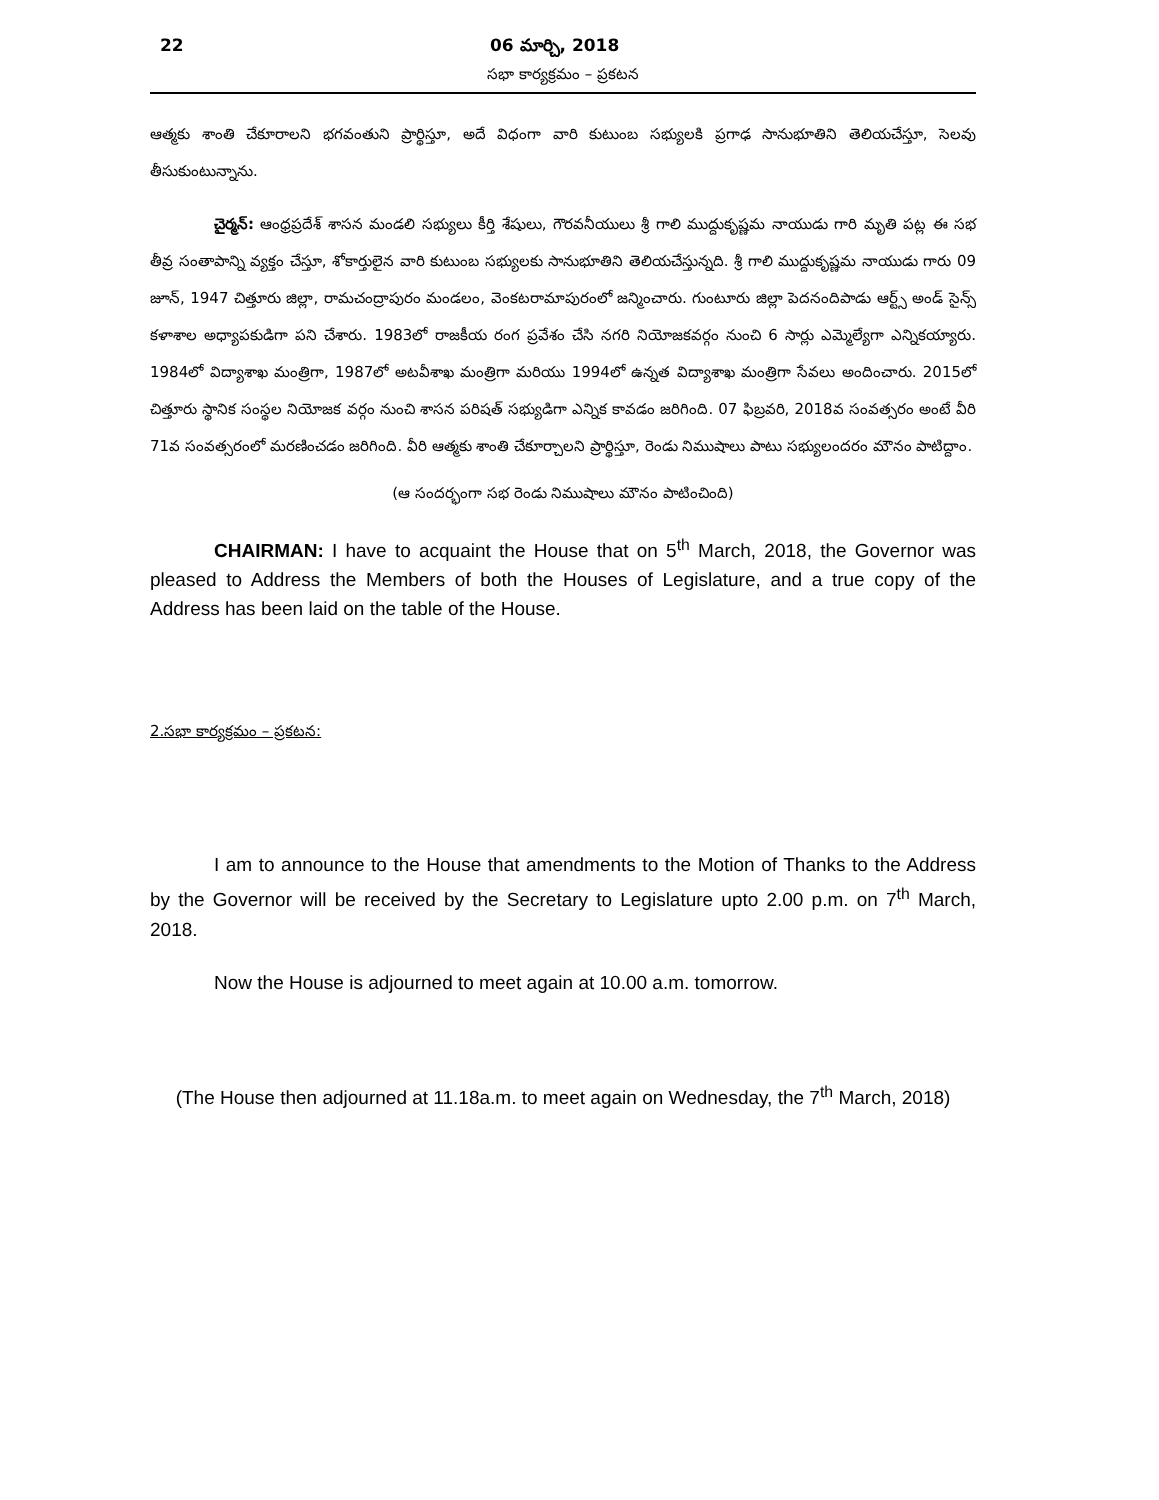22 06 మార్చి, 2018
సభా కార్యక్రమం – ప్రకటన
ఆత్మకు శాంతి చేకూరాలని భగవంతుని ప్రార్థిస్తూ, అదే విధంగా వారి కుటుంబ సభ్యులకి ప్రగాఢ సానుభూతిని తెలియచేస్తూ, సెలవు తీసుకుంటున్నాను.
చైర్మన్: ఆంధ్రప్రదేశ్ శాసన మండలి సభ్యులు కీర్తి శేషులు, గౌరవనీయులు శ్రీ గాలి ముద్దుకృష్ణమ నాయుడు గారి మృతి పట్ల ఈ సభ తీవ్ర సంతాపాన్ని వ్యక్తం చేస్తూ, శోకార్తులైన వారి కుటుంబ సభ్యులకు సానుభూతిని తెలియచేస్తున్నది. శ్రీ గాలి ముద్దుకృష్ణమ నాయుడు గారు 09 జూన్, 1947 చిత్తూరు జిల్లా, రామచంద్రాపురం మండలం, వెంకటరామాపురంలో జన్మించారు. గుంటూరు జిల్లా పెదనందిపాడు ఆర్ట్స్ అండ్ సైన్స్ కళాశాల అధ్యాపకుడిగా పని చేశారు. 1983లో రాజకీయ రంగ ప్రవేశం చేసి నగరి నియోజకవర్గం నుంచి 6 సార్లు ఎమ్మెల్యేగా ఎన్నికయ్యారు. 1984లో విద్యాశాఖ మంత్రిగా, 1987లో అటవీశాఖ మంత్రిగా మరియు 1994లో ఉన్నత విద్యాశాఖ మంత్రిగా సేవలు అందించారు. 2015లో చిత్తూరు స్థానిక సంస్థల నియోజక వర్గం నుంచి శాసన పరిషత్ సభ్యుడిగా ఎన్నిక కావడం జరిగింది. 07 ఫిబ్రవరి, 2018వ సంవత్సరం అంటే వీరి 71వ సంవత్సరంలో మరణించడం జరిగింది. వీరి ఆత్మకు శాంతి చేకూర్చాలని ప్రార్థిస్తూ, రెండు నిముషాలు పాటు సభ్యులందరం మౌనం పాటిద్దాం.
(ఆ సందర్భంగా సభ రెండు నిముషాలు మౌనం పాటించింది)
CHAIRMAN: I have to acquaint the House that on 5<sup>th</sup> March, 2018, the Governor was pleased to Address the Members of both the Houses of Legislature, and a true copy of the Address has been laid on the table of the House.
2.సభా కార్యక్రమం – ప్రకటన:
I am to announce to the House that amendments to the Motion of Thanks to the Address by the Governor will be received by the Secretary to Legislature upto 2.00 p.m. on 7<sup>th</sup> March, 2018.
Now the House is adjourned to meet again at 10.00 a.m. tomorrow.
(The House then adjourned at 11.18a.m. to meet again on Wednesday, the 7<sup>th</sup> March, 2018)